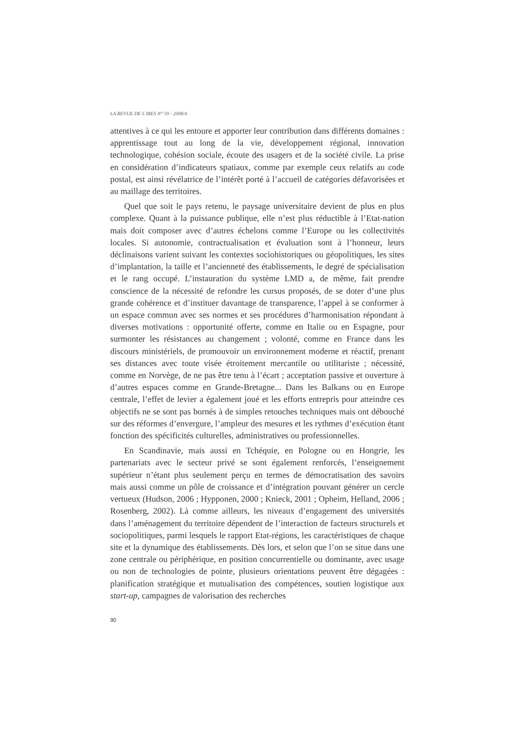LA REVUE DE L'IRES N° 59 - 2008/4
attentives à ce qui les entoure et apporter leur contribution dans différents domaines : apprentissage tout au long de la vie, développement régional, innovation technologique, cohésion sociale, écoute des usagers et de la société civile. La prise en considération d’indicateurs spatiaux, comme par exemple ceux relatifs au code postal, est ainsi révélatrice de l’intérêt porté à l’accueil de catégories défavorisées et au maillage des territoires.
Quel que soit le pays retenu, le paysage universitaire devient de plus en plus complexe. Quant à la puissance publique, elle n’est plus réductible à l’Etat-nation mais doit composer avec d’autres échelons comme l’Europe ou les collectivités locales. Si autonomie, contractualisation et évaluation sont à l’honneur, leurs déclinaisons varient suivant les contextes sociohistoriques ou géopolitiques, les sites d’implantation, la taille et l’ancienneté des établissements, le degré de spécialisation et le rang occupé. L’instauration du système LMD a, de même, fait prendre conscience de la nécessité de refondre les cursus proposés, de se doter d’une plus grande cohérence et d’instituer davantage de transparence, l’appel à se conformer à un espace commun avec ses normes et ses procédures d’harmonisation répondant à diverses motivations : opportunité offerte, comme en Italie ou en Espagne, pour surmonter les résistances au changement ; volonté, comme en France dans les discours ministériels, de promouvoir un environnement moderne et réactif, prenant ses distances avec toute visée étroitement mercantile ou utilitariste ; nécessité, comme en Norvège, de ne pas être tenu à l’écart ; acceptation passive et ouverture à d’autres espaces comme en Grande-Bretagne... Dans les Balkans ou en Europe centrale, l’effet de levier a également joué et les efforts entrepris pour atteindre ces objectifs ne se sont pas bornés à de simples retouches techniques mais ont débouché sur des réformes d’envergure, l’ampleur des mesures et les rythmes d’exécution étant fonction des spécificités culturelles, administratives ou professionnelles.
En Scandinavie, mais aussi en Tchéquie, en Pologne ou en Hongrie, les partenariats avec le secteur privé se sont également renforcés, l’enseignement supérieur n’étant plus seulement perçu en termes de démocratisation des savoirs mais aussi comme un pôle de croissance et d’intégration pouvant générer un cercle vertueux (Hudson, 2006 ; Hypponen, 2000 ; Knieck, 2001 ; Opheim, Helland, 2006 ; Rosenberg, 2002). Là comme ailleurs, les niveaux d’engagement des universités dans l’aménagement du territoire dépendent de l’interaction de facteurs structurels et sociopolitiques, parmi lesquels le rapport Etat-régions, les caractéristiques de chaque site et la dynamique des établissements. Dès lors, et selon que l’on se situe dans une zone centrale ou périphérique, en position concurrentielle ou dominante, avec usage ou non de technologies de pointe, plusieurs orientations peuvent être dégagées : planification stratégique et mutualisation des compétences, soutien logistique aux start-up, campagnes de valorisation des recherches
90